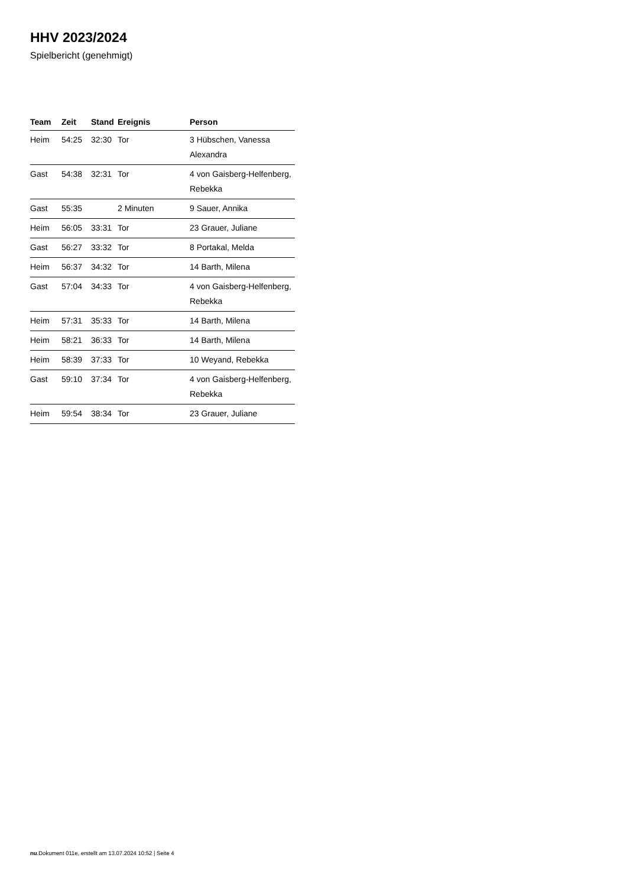HHV 2023/2024
Spielbericht (genehmigt)
| Team | Zeit | Stand | Ereignis | Person |
| --- | --- | --- | --- | --- |
| Heim | 54:25 | 32:30 | Tor | 3 Hübschen, Vanessa Alexandra |
| Gast | 54:38 | 32:31 | Tor | 4 von Gaisberg-Helfenberg, Rebekka |
| Gast | 55:35 | | 2 Minuten | 9 Sauer, Annika |
| Heim | 56:05 | 33:31 | Tor | 23 Grauer, Juliane |
| Gast | 56:27 | 33:32 | Tor | 8 Portakal, Melda |
| Heim | 56:37 | 34:32 | Tor | 14 Barth, Milena |
| Gast | 57:04 | 34:33 | Tor | 4 von Gaisberg-Helfenberg, Rebekka |
| Heim | 57:31 | 35:33 | Tor | 14 Barth, Milena |
| Heim | 58:21 | 36:33 | Tor | 14 Barth, Milena |
| Heim | 58:39 | 37:33 | Tor | 10 Weyand, Rebekka |
| Gast | 59:10 | 37:34 | Tor | 4 von Gaisberg-Helfenberg, Rebekka |
| Heim | 59:54 | 38:34 | Tor | 23 Grauer, Juliane |
nu.Dokument 011e, erstellt am 13.07.2024 10:52 | Seite 4